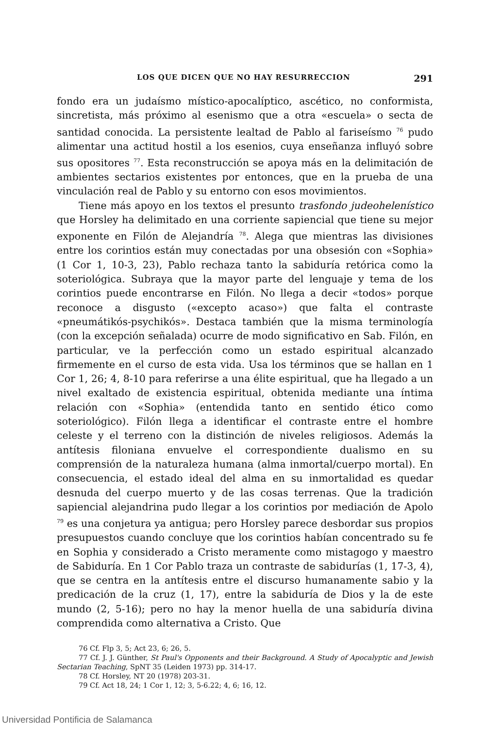LOS QUE DICEN QUE NO HAY RESURRECCION 291
fondo era un judaísmo místico-apocalíptico, ascético, no conformista, sincretista, más próximo al esenismo que a otra «escuela» o secta de santidad conocida. La persistente lealtad de Pablo al fariseísmo <sup>76</sup> pudo alimentar una actitud hostil a los esenios, cuya enseñanza influyó sobre sus opositores <sup>77</sup>. Esta reconstrucción se apoya más en la delimitación de ambientes sectarios existentes por entonces, que en la prueba de una vinculación real de Pablo y su entorno con esos movimientos.
Tiene más apoyo en los textos el presunto trasfondo judeohelenístico que Horsley ha delimitado en una corriente sapiencial que tiene su mejor exponente en Filón de Alejandría <sup>78</sup>. Alega que mientras las divisiones entre los corintios están muy conectadas por una obsesión con «Sophia» (1 Cor 1, 10-3, 23), Pablo rechaza tanto la sabiduría retórica como la soteriológica. Subraya que la mayor parte del lenguaje y tema de los corintios puede encontrarse en Filón. No llega a decir «todos» porque reconoce a disgusto («excepto acaso») que falta el contraste «pneumátikós-psychikós». Destaca también que la misma terminología (con la excepción señalada) ocurre de modo significativo en Sab. Filón, en particular, ve la perfección como un estado espiritual alcanzado firmemente en el curso de esta vida. Usa los términos que se hallan en 1 Cor 1, 26; 4, 8-10 para referirse a una élite espiritual, que ha llegado a un nivel exaltado de existencia espiritual, obtenida mediante una íntima relación con «Sophia» (entendida tanto en sentido ético como soteriológico). Filón llega a identificar el contraste entre el hombre celeste y el terreno con la distinción de niveles religiosos. Además la antítesis filoniana envuelve el correspondiente dualismo en su comprensión de la naturaleza humana (alma inmortal/cuerpo mortal). En consecuencia, el estado ideal del alma en su inmortalidad es quedar desnuda del cuerpo muerto y de las cosas terrenas. Que la tradición sapiencial alejandrina pudo llegar a los corintios por mediación de Apolo <sup>79</sup> es una conjetura ya antigua; pero Horsley parece desbordar sus propios presupuestos cuando concluye que los corintios habían concentrado su fe en Sophia y considerado a Cristo meramente como mistagogo y maestro de Sabiduría. En 1 Cor Pablo traza un contraste de sabidurías (1, 17-3, 4), que se centra en la antítesis entre el discurso humanamente sabio y la predicación de la cruz (1, 17), entre la sabiduría de Dios y la de este mundo (2, 5-16); pero no hay la menor huella de una sabiduría divina comprendida como alternativa a Cristo. Que
76 Cf. Flp 3, 5; Act 23, 6; 26, 5.
77 Cf. J. J. Günther, St Paul's Opponents and their Background. A Study of Apocalyptic and Jewish Sectarian Teaching, SpNT 35 (Leiden 1973) pp. 314-17.
78 Cf. Horsley, NT 20 (1978) 203-31.
79 Cf. Act 18, 24; 1 Cor 1, 12; 3, 5-6.22; 4, 6; 16, 12.
Universidad Pontificia de Salamanca